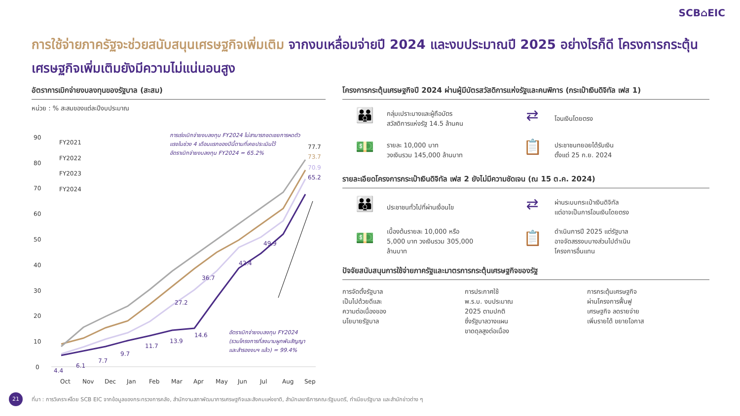SCB⌂EIC
การใช้จ่ายภาครัฐจะช่วยสนับสนุนเศรษฐกิจเพิ่มเติม จากงบเหลื่อมจ่ายปี 2024 และงบประมาณปี 2025 อย่างไรก็ดี โครงการกระตุ้นเศรษฐกิจเพิ่มเติมยังมีความไม่แน่นอนสูง
อัตราการเบิกจ่ายงบลงทุนของรัฐบาล (สะสม)
หน่วย : % สะสมของแต่ละปีงบประมาณ
90
80
70
60
50
40
30
20
10
0
FY2021
FY2022
FY2023
FY2024
65.2
49.9
42.4
36.7
27.2
14.6
13.9
11.7
9.7
7.7
6.1
4.4
77.7
73.7
70.9
Oct
Nov
Dec
Jan
Feb
Mar
Apr
May
Jun
Jul
Aug
Sep
การเร่งเบิกจ่ายงบลงทุน FY2024 ไม่สามารถชดเชยการหดตัว
แรงในช่วง 4 เดือนแรกของปีนี้ตามที่เคยประเมินไว้
อัตราเบิกจ่ายงบลงทุน FY2024 = 65.2%
อัตราเบิกจ่ายงบลงทุน FY2024
(รวมโครงการที่ลงนามผูกพันสัญญา
และสำรองงบฯ แล้ว) = 99.4%
โครงการกระตุ้นเศรษฐกิจปี 2024 ผ่านผู้มีบัตรสวัสดิการแห่งรัฐและคนพิการ (กระเป๋าเงินดิจิทัล เฟส 1)
👪
กลุ่มเปราะบางและผู้ถือบัตร
สวัสดิการแห่งรัฐ 14.5 ล้านคน
⇄
โอนเงินโดยตรง
💵
รายละ 10,000 บาท
วงเงินรวม 145,000 ล้านบาท
📋
ประชาชนทยอยได้รับเงิน
ตั้งแต่ 25 ก.ย. 2024
รายละเอียดโครงการกระเป๋าเงินดิจิทัล เฟส 2 ยังไม่มีความชัดเจน (ณ 15 ต.ค. 2024)
👪
ประชาชนทั่วไปที่ผ่านเงื่อนไข
⇄
ผ่านระบบกระเป๋าเงินดิจิทัล
แต่อาจเป็นการโอนเงินโดยตรง
💵
เบื้องต้นรายละ 10,000 หรือ
5,000 บาท วงเงินรวม 305,000
ล้านบาท
📋
ดำเนินการปี 2025 แต่รัฐบาล
อาจจัดสรรงบบางส่วนไปดำเนิน
โครงการอื่นแทน
ปัจจัยสนับสนุนการใช้จ่ายภาครัฐและมาตรการกระตุ้นเศรษฐกิจของรัฐ
การจัดตั้งรัฐบาล
เป็นไปด้วยดีและ
ความต่อเนื่องของ
นโยบายรัฐบาล
การประกาศใช้
พ.ร.บ. งบประมาณ
2025 ตามปกติ
ซึ่งรัฐบาลวางแผน
ขาดดุลสูงต่อเนื่อง
การกระตุ้นเศรษฐกิจ
ผ่านโครงการฟื้นฟู
เศรษฐกิจ ลดรายจ่าย
เพิ่มรายได้ ขยายโอกาส
21
ที่มา : การวิเคราะห์โดย SCB EIC จากข้อมูลของกระทรวงการคลัง, สำนักงานสภาพัฒนาการเศรษฐกิจและสังคมแห่งชาติ, สำนักเลขาธิการคณะรัฐมนตรี, ทำเนียบรัฐบาล และสำนักข่าวต่าง ๆ